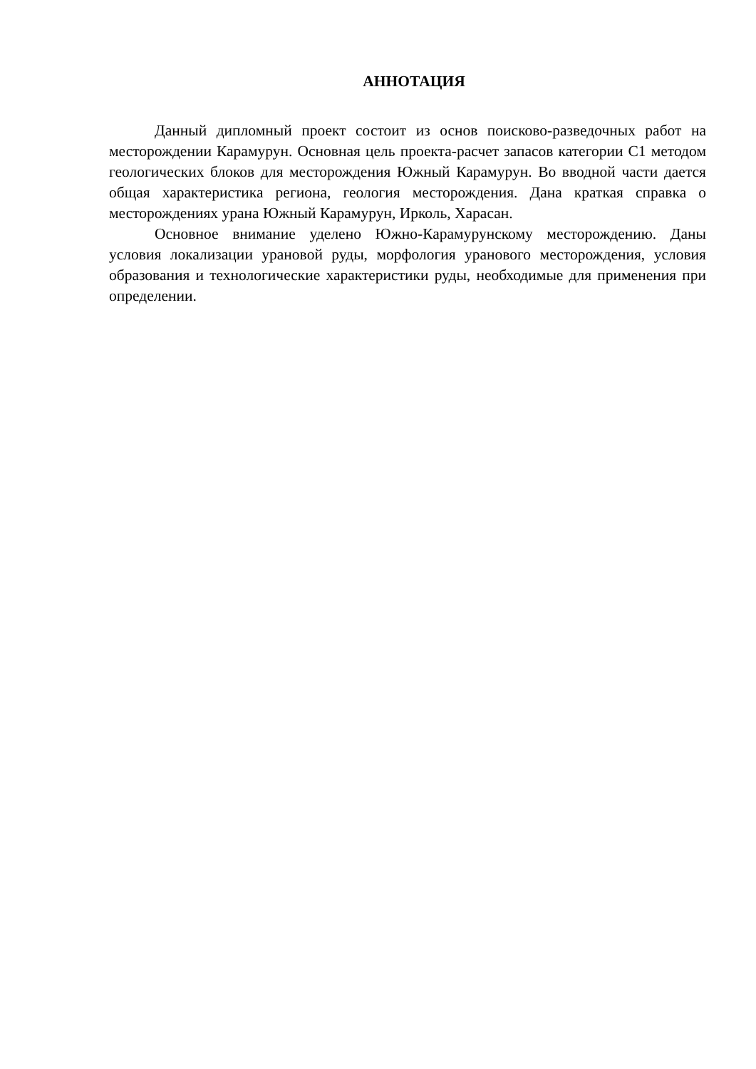АННОТАЦИЯ
Данный дипломный проект состоит из основ поисково-разведочных работ на месторождении Карамурун. Основная цель проекта-расчет запасов категории С1 методом геологических блоков для месторождения Южный Карамурун. Во вводной части дается общая характеристика региона, геология месторождения. Дана краткая справка о месторождениях урана Южный Карамурун, Ирколь, Харасан.
Основное внимание уделено Южно-Карамурунскому месторождению. Даны условия локализации урановой руды, морфология уранового месторождения, условия образования и технологические характеристики руды, необходимые для применения при определении.